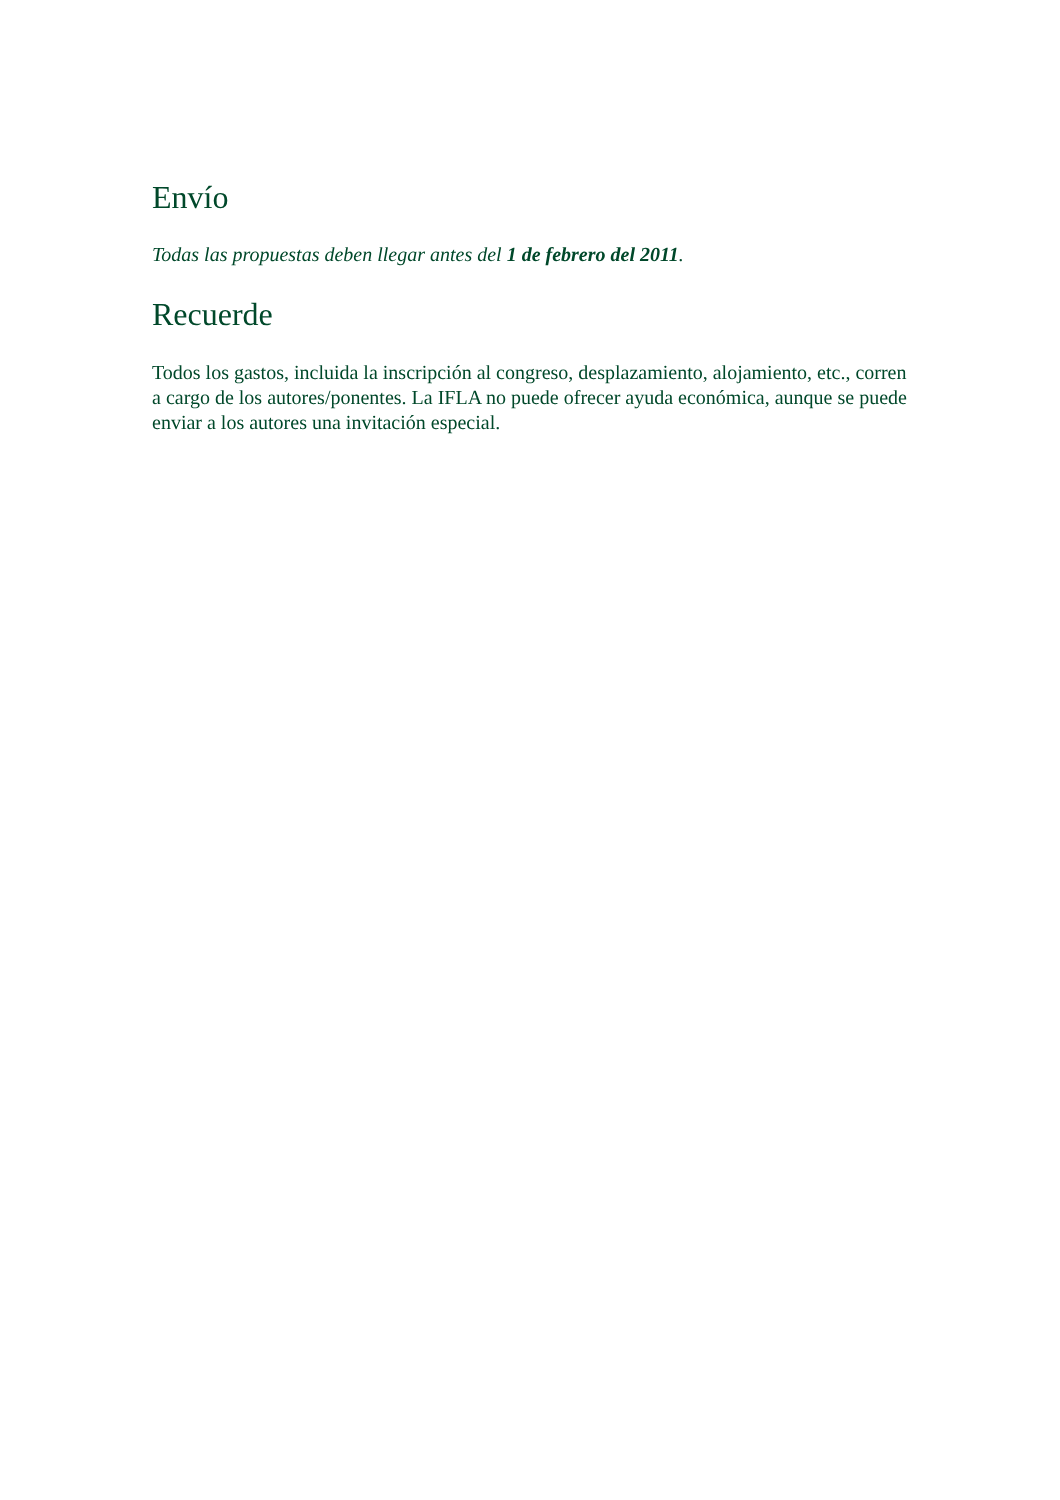Envío
Todas las propuestas deben llegar antes del 1 de febrero del 2011.
Recuerde
Todos los gastos, incluida la inscripción al congreso, desplazamiento, alojamiento, etc., corren a cargo de los autores/ponentes. La IFLA no puede ofrecer ayuda económica, aunque se puede enviar a los autores una invitación especial.